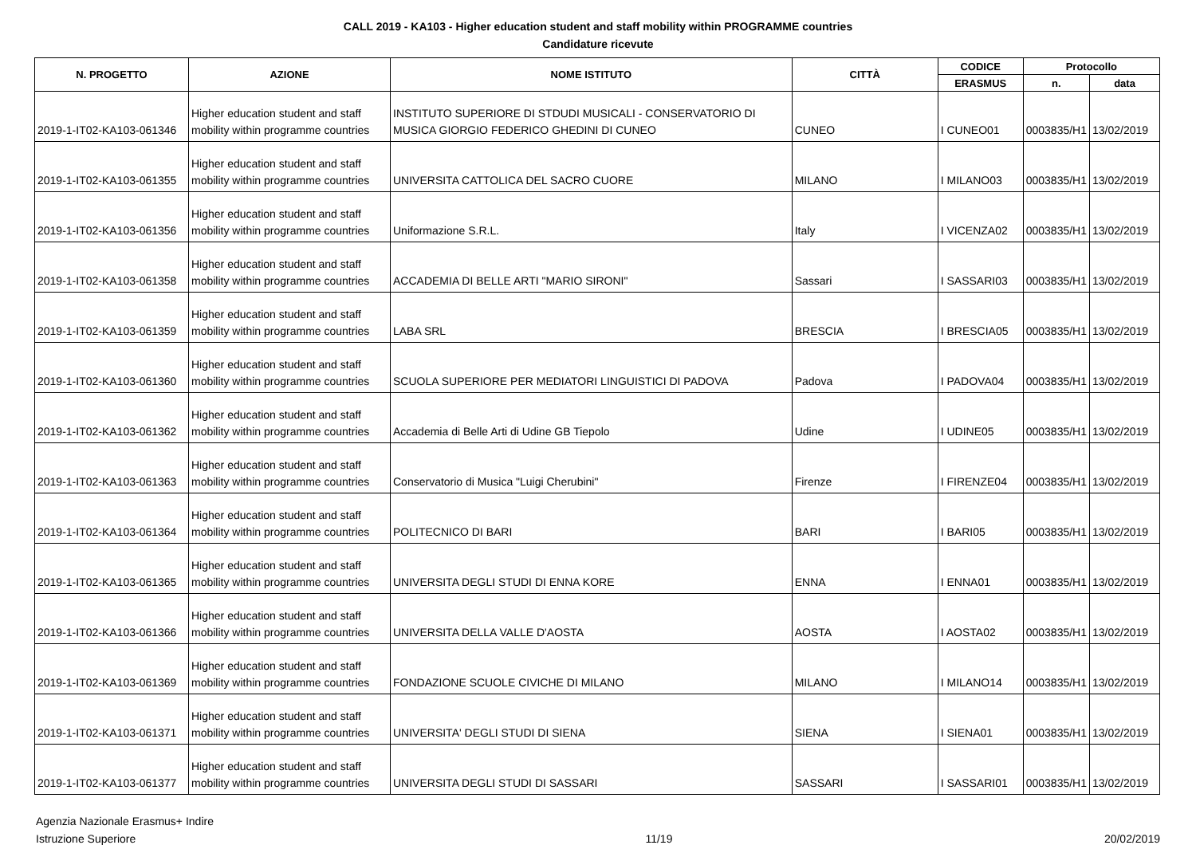CALL 2019 - KA103 - Higher education student and staff mobility within PROGRAMME countries
Candidature ricevute
| N. PROGETTO | AZIONE | NOME ISTITUTO | CITTÀ | CODICE | Protocollo | |
| --- | --- | --- | --- | --- | --- | --- |
| | | | | ERASMUS | n. | data |
| 2019-1-IT02-KA103-061346 | Higher education student and staff mobility within programme countries | INSTITUTO SUPERIORE DI STDUDI MUSICALI - CONSERVATORIO DI MUSICA GIORGIO FEDERICO GHEDINI DI CUNEO | CUNEO | I CUNEO01 | 0003835/H1 | 13/02/2019 |
| 2019-1-IT02-KA103-061355 | Higher education student and staff mobility within programme countries | UNIVERSITA CATTOLICA DEL SACRO CUORE | MILANO | I MILANO03 | 0003835/H1 | 13/02/2019 |
| 2019-1-IT02-KA103-061356 | Higher education student and staff mobility within programme countries | Uniformazione S.R.L. | Italy | I VICENZA02 | 0003835/H1 | 13/02/2019 |
| 2019-1-IT02-KA103-061358 | Higher education student and staff mobility within programme countries | ACCADEMIA DI BELLE ARTI "MARIO SIRONI" | Sassari | I SASSARI03 | 0003835/H1 | 13/02/2019 |
| 2019-1-IT02-KA103-061359 | Higher education student and staff mobility within programme countries | LABA SRL | BRESCIA | I BRESCIA05 | 0003835/H1 | 13/02/2019 |
| 2019-1-IT02-KA103-061360 | Higher education student and staff mobility within programme countries | SCUOLA SUPERIORE PER MEDIATORI LINGUISTICI DI PADOVA | Padova | I PADOVA04 | 0003835/H1 | 13/02/2019 |
| 2019-1-IT02-KA103-061362 | Higher education student and staff mobility within programme countries | Accademia di Belle Arti di Udine GB Tiepolo | Udine | I UDINE05 | 0003835/H1 | 13/02/2019 |
| 2019-1-IT02-KA103-061363 | Higher education student and staff mobility within programme countries | Conservatorio di Musica "Luigi Cherubini" | Firenze | I FIRENZE04 | 0003835/H1 | 13/02/2019 |
| 2019-1-IT02-KA103-061364 | Higher education student and staff mobility within programme countries | POLITECNICO DI BARI | BARI | I BARI05 | 0003835/H1 | 13/02/2019 |
| 2019-1-IT02-KA103-061365 | Higher education student and staff mobility within programme countries | UNIVERSITA DEGLI STUDI DI ENNA KORE | ENNA | I ENNA01 | 0003835/H1 | 13/02/2019 |
| 2019-1-IT02-KA103-061366 | Higher education student and staff mobility within programme countries | UNIVERSITA DELLA VALLE D'AOSTA | AOSTA | I AOSTA02 | 0003835/H1 | 13/02/2019 |
| 2019-1-IT02-KA103-061369 | Higher education student and staff mobility within programme countries | FONDAZIONE SCUOLE CIVICHE DI MILANO | MILANO | I MILANO14 | 0003835/H1 | 13/02/2019 |
| 2019-1-IT02-KA103-061371 | Higher education student and staff mobility within programme countries | UNIVERSITA' DEGLI STUDI DI SIENA | SIENA | I SIENA01 | 0003835/H1 | 13/02/2019 |
| 2019-1-IT02-KA103-061377 | Higher education student and staff mobility within programme countries | UNIVERSITA DEGLI STUDI DI SASSARI | SASSARI | I SASSARI01 | 0003835/H1 | 13/02/2019 |
Agenzia Nazionale Erasmus+ Indire
Istruzione Superiore
11/19 20/02/2019